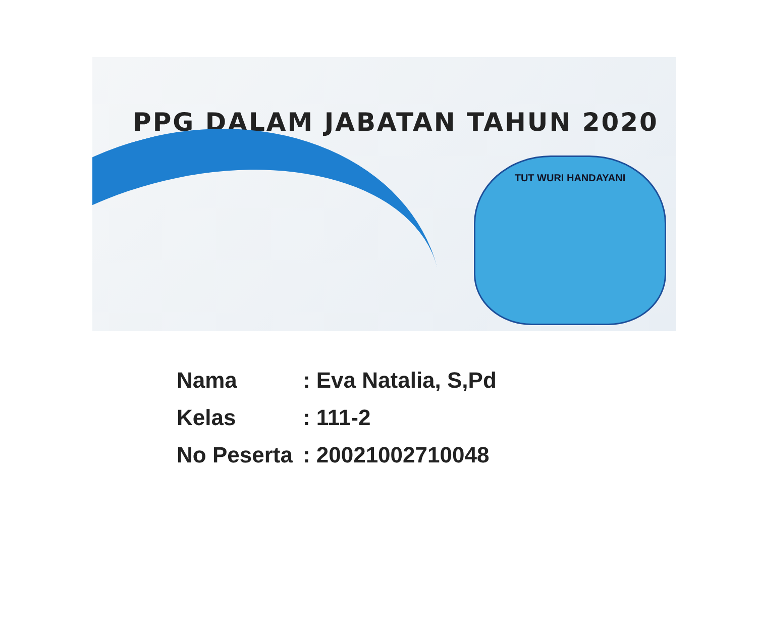PPG DALAM JABATAN TAHUN 2020
TUT WURI HANDAYANI
| Nama | : Eva Natalia, S,Pd |
| Kelas | : 111-2 |
| No Peserta | : 20021002710048 |